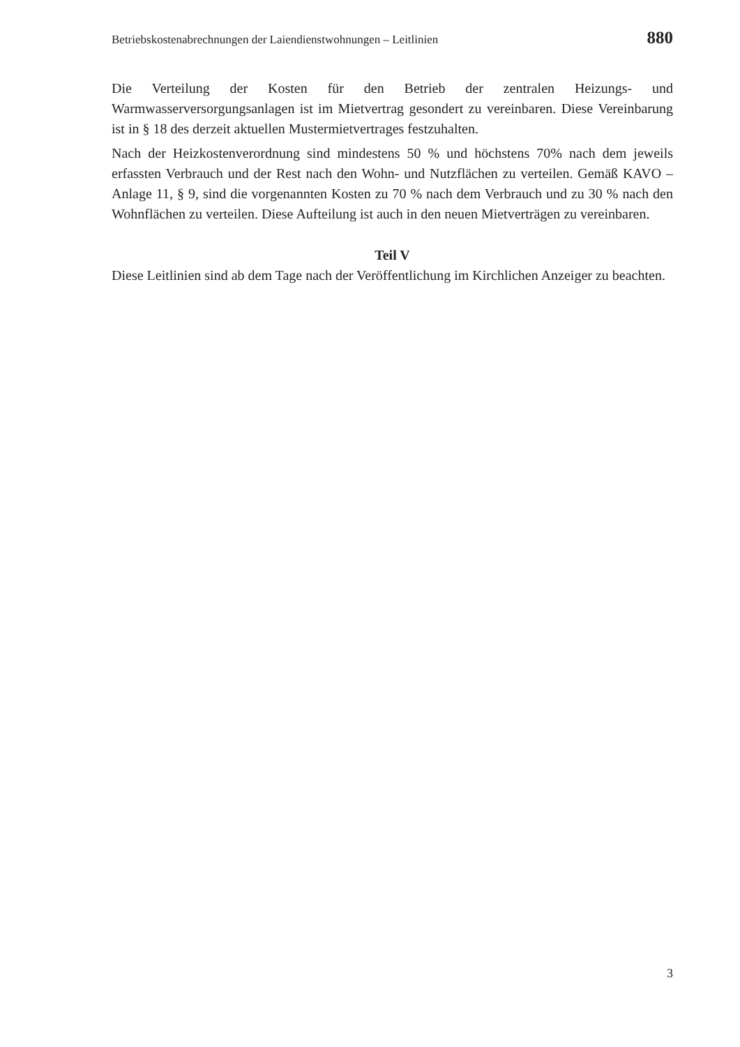Betriebskostenabrechnungen der Laiendienstwohnungen – Leitlinien 880
Die Verteilung der Kosten für den Betrieb der zentralen Heizungs- und Warmwasserversorgungsanlagen ist im Mietvertrag gesondert zu vereinbaren. Diese Vereinbarung ist in § 18 des derzeit aktuellen Mustermietvertrages festzuhalten.
Nach der Heizkostenverordnung sind mindestens 50 % und höchstens 70% nach dem jeweils erfassten Verbrauch und der Rest nach den Wohn- und Nutzflächen zu verteilen. Gemäß KAVO – Anlage 11, § 9, sind die vorgenannten Kosten zu 70 % nach dem Verbrauch und zu 30 % nach den Wohnflächen zu verteilen. Diese Aufteilung ist auch in den neuen Mietverträgen zu vereinbaren.
Teil V
Diese Leitlinien sind ab dem Tage nach der Veröffentlichung im Kirchlichen Anzeiger zu beachten.
3